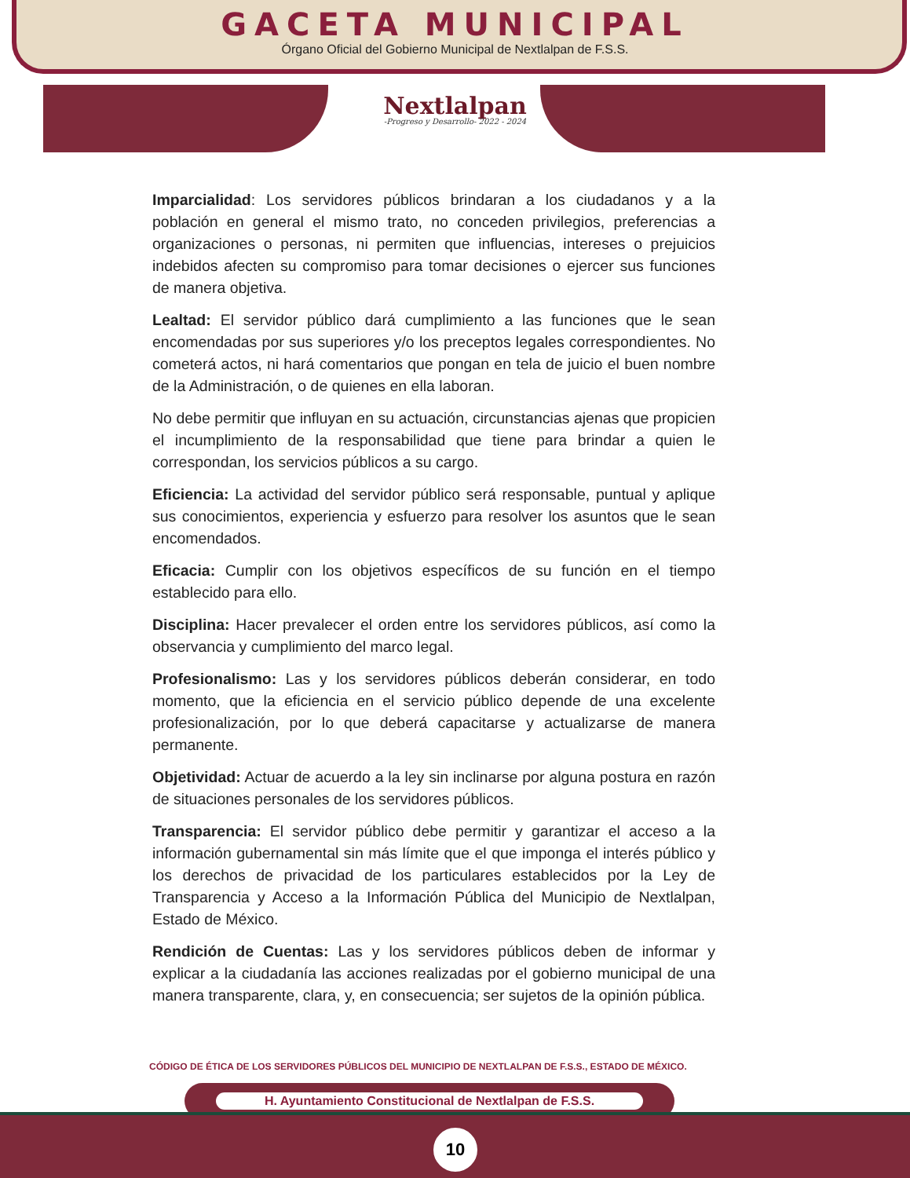GACETA MUNICIPAL
Órgano Oficial del Gobierno Municipal de Nextlalpan de F.S.S.
Nextlalpan
-Progreso y Desarrollo- 2022 - 2024
Imparcialidad: Los servidores públicos brindaran a los ciudadanos y a la población en general el mismo trato, no conceden privilegios, preferencias a organizaciones o personas, ni permiten que influencias, intereses o prejuicios indebidos afecten su compromiso para tomar decisiones o ejercer sus funciones de manera objetiva.
Lealtad: El servidor público dará cumplimiento a las funciones que le sean encomendadas por sus superiores y/o los preceptos legales correspondientes. No cometerá actos, ni hará comentarios que pongan en tela de juicio el buen nombre de la Administración, o de quienes en ella laboran.
No debe permitir que influyan en su actuación, circunstancias ajenas que propicien el incumplimiento de la responsabilidad que tiene para brindar a quien le correspondan, los servicios públicos a su cargo.
Eficiencia: La actividad del servidor público será responsable, puntual y aplique sus conocimientos, experiencia y esfuerzo para resolver los asuntos que le sean encomendados.
Eficacia: Cumplir con los objetivos específicos de su función en el tiempo establecido para ello.
Disciplina: Hacer prevalecer el orden entre los servidores públicos, así como la observancia y cumplimiento del marco legal.
Profesionalismo: Las y los servidores públicos deberán considerar, en todo momento, que la eficiencia en el servicio público depende de una excelente profesionalización, por lo que deberá capacitarse y actualizarse de manera permanente.
Objetividad: Actuar de acuerdo a la ley sin inclinarse por alguna postura en razón de situaciones personales de los servidores públicos.
Transparencia: El servidor público debe permitir y garantizar el acceso a la información gubernamental sin más límite que el que imponga el interés público y los derechos de privacidad de los particulares establecidos por la Ley de Transparencia y Acceso a la Información Pública del Municipio de Nextlalpan, Estado de México.
Rendición de Cuentas: Las y los servidores públicos deben de informar y explicar a la ciudadanía las acciones realizadas por el gobierno municipal de una manera transparente, clara, y, en consecuencia; ser sujetos de la opinión pública.
CÓDIGO DE ÉTICA DE LOS SERVIDORES PÚBLICOS DEL MUNICIPIO DE NEXTLALPAN DE F.S.S., ESTADO DE MÉXICO.
H. Ayuntamiento Constitucional de Nextlalpan de F.S.S.
10